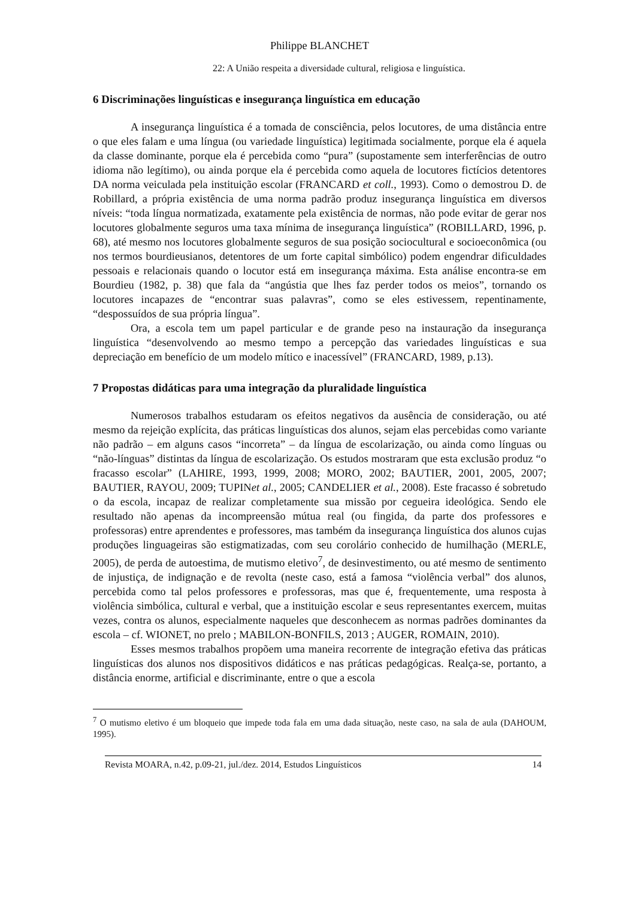Philippe BLANCHET
22: A União respeita a diversidade cultural, religiosa e linguística.
6 Discriminações linguísticas e insegurança linguística em educação
A insegurança linguística é a tomada de consciência, pelos locutores, de uma distância entre o que eles falam e uma língua (ou variedade linguística) legitimada socialmente, porque ela é aquela da classe dominante, porque ela é percebida como “pura” (supostamente sem interferências de outro idioma não legítimo), ou ainda porque ela é percebida como aquela de locutores fictícios detentores DA norma veiculada pela instituição escolar (FRANCARD et coll., 1993). Como o demostrou D. de Robillard, a própria existência de uma norma padrão produz insegurança linguística em diversos níveis: “toda língua normatizada, exatamente pela existência de normas, não pode evitar de gerar nos locutores globalmente seguros uma taxa mínima de insegurança linguística” (ROBILLARD, 1996, p. 68), até mesmo nos locutores globalmente seguros de sua posição sociocultural e socioeconômica (ou nos termos bourdieusianos, detentores de um forte capital simbólico) podem engendrar dificuldades pessoais e relacionais quando o locutor está em insegurança máxima. Esta análise encontra-se em Bourdieu (1982, p. 38) que fala da “angústia que lhes faz perder todos os meios”, tornando os locutores incapazes de “encontrar suas palavras”, como se eles estivessem, repentinamente, “despossuídos de sua própria língua”.
Ora, a escola tem um papel particular e de grande peso na instauração da insegurança linguística “desenvolvendo ao mesmo tempo a percepção das variedades linguísticas e sua depreciação em benefício de um modelo mítico e inacessível” (FRANCARD, 1989, p.13).
7 Propostas didáticas para uma integração da pluralidade linguística
Numerosos trabalhos estudaram os efeitos negativos da ausência de consideração, ou até mesmo da rejeição explícita, das práticas linguísticas dos alunos, sejam elas percebidas como variante não padrão – em alguns casos “incorreta” – da língua de escolarização, ou ainda como línguas ou “não-línguas” distintas da língua de escolarização. Os estudos mostraram que esta exclusão produz “o fracasso escolar” (LAHIRE, 1993, 1999, 2008; MORO, 2002; BAUTIER, 2001, 2005, 2007; BAUTIER, RAYOU, 2009; TUPINet al., 2005; CANDELIER et al., 2008). Este fracasso é sobretudo o da escola, incapaz de realizar completamente sua missão por cegueira ideológica. Sendo ele resultado não apenas da incompreensão mútua real (ou fingida, da parte dos professores e professoras) entre aprendentes e professores, mas também da insegurança linguística dos alunos cujas produções linguageiras são estigmatizadas, com seu corolário conhecido de humilhação (MERLE, 2005), de perda de autoestima, de mutismo eletivo<sup>7</sup>, de desinvestimento, ou até mesmo de sentimento de injustiça, de indignação e de revolta (neste caso, está a famosa “violência verbal” dos alunos, percebida como tal pelos professores e professoras, mas que é, frequentemente, uma resposta à violência simbólica, cultural e verbal, que a instituição escolar e seus representantes exercem, muitas vezes, contra os alunos, especialmente naqueles que desconhecem as normas padrões dominantes da escola – cf. WIONET, no prelo ; MABILON-BONFILS, 2013 ; AUGER, ROMAIN, 2010).
Esses mesmos trabalhos propõem uma maneira recorrente de integração efetiva das práticas linguísticas dos alunos nos dispositivos didáticos e nas práticas pedagógicas. Realça-se, portanto, a distância enorme, artificial e discriminante, entre o que a escola
<sup>7</sup> O mutismo eletivo é um bloqueio que impede toda fala em uma dada situação, neste caso, na sala de aula (DAHOUM, 1995).
Revista MOARA, n.42, p.09-21, jul./dez. 2014, Estudos Linguísticos 14